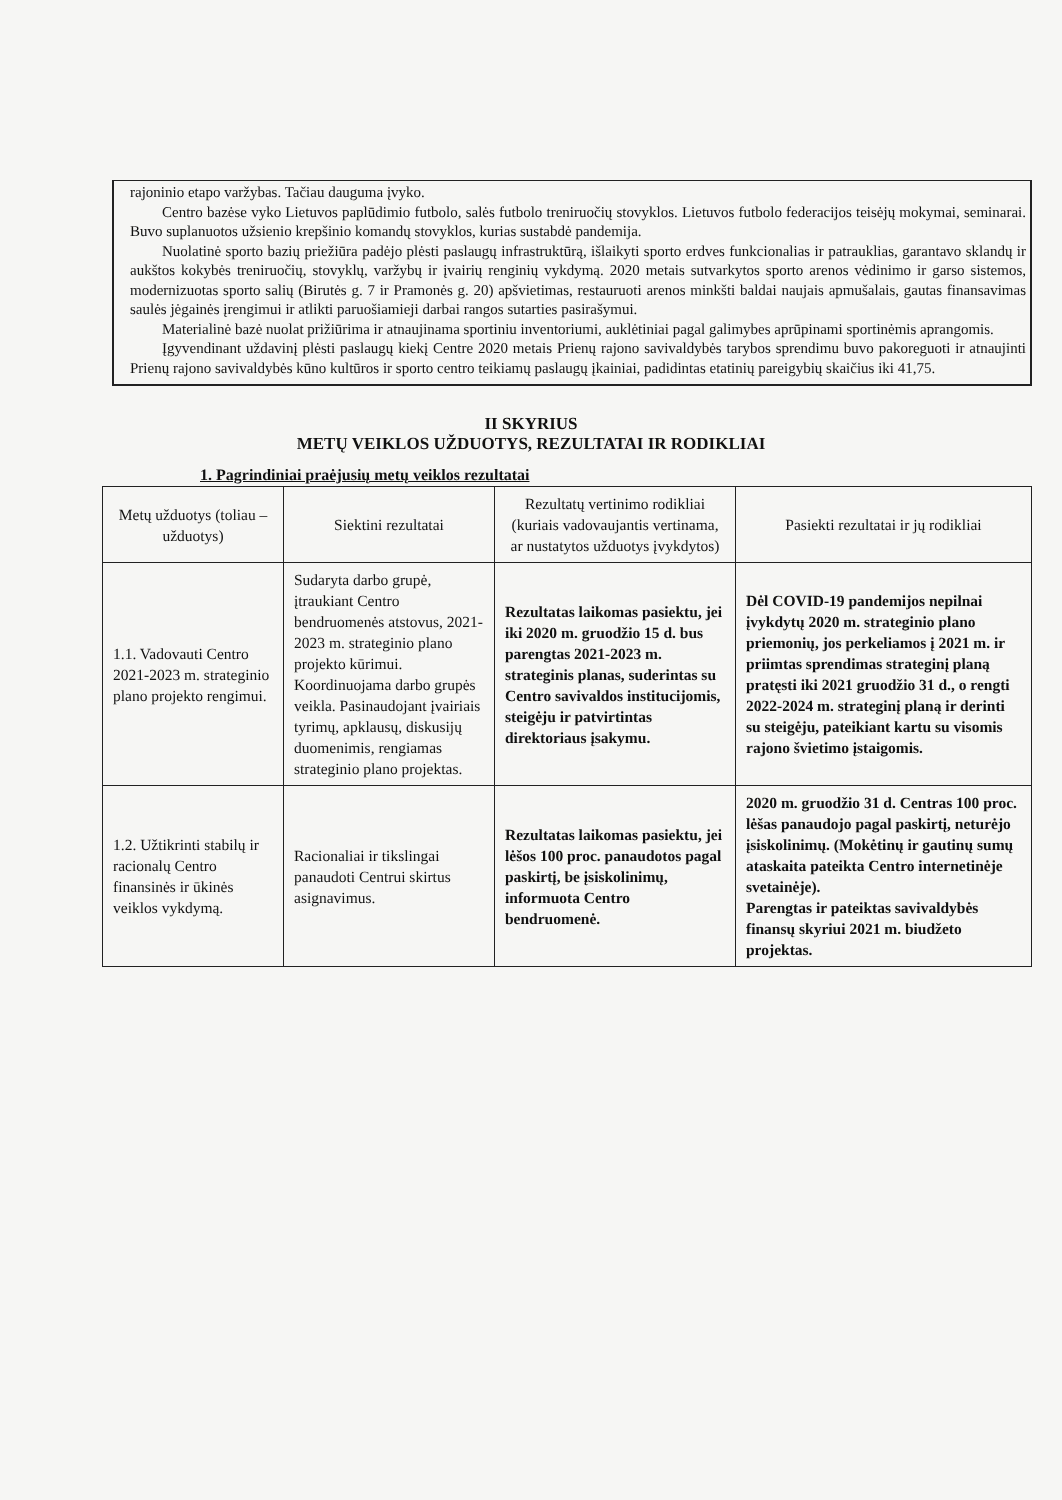rajoninio etapo varžybas. Tačiau dauguma įvyko.
Centro bazėse vyko Lietuvos paplūdimio futbolo, salės futbolo treniruočių stovyklos. Lietuvos futbolo federacijos teisėjų mokymai, seminarai. Buvo suplanuotos užsienio krepšinio komandų stovyklos, kurias sustabdė pandemija.
Nuolatinė sporto bazių priežiūra padėjo plėsti paslaugų infrastruktūrą, išlaikyti sporto erdves funkcionalias ir patrauklias, garantavo sklandų ir aukštos kokybės treniruočių, stovyklų, varžybų ir įvairių renginių vykdymą. 2020 metais sutvarkytos sporto arenos vėdinimo ir garso sistemos, modernizuotas sporto salių (Birutės g. 7 ir Pramonės g. 20) apšvietimas, restauruoti arenos minkšti baldai naujais apmušalais, gautas finansavimas saulės jėgainės įrengimui ir atlikti paruošiamieji darbai rangos sutarties pasirašymui.
Materialinė bazė nuolat prižiūrima ir atnaujinama sportiniu inventoriumi, auklėtiniai pagal galimybes aprūpinami sportinėmis aprangomis.
Įgyvendinant uždavinį plėsti paslaugų kiekį Centre 2020 metais Prienų rajono savivaldybės tarybos sprendimu buvo pakoreguoti ir atnaujinti Prienų rajono savivaldybės kūno kultūros ir sporto centro teikiamų paslaugų įkainiai, padidintas etatinių pareigybių skaičius iki 41,75.
II SKYRIUS
METŲ VEIKLOS UŽDUOTYS, REZULTATAI IR RODIKLIAI
1. Pagrindiniai praėjusių metų veiklos rezultatai
| Metų užduotys (toliau – užduotys) | Siektini rezultatai | Rezultatų vertinimo rodikliai (kuriais vadovaujantis vertinama, ar nustatytos užduotys įvykdytos) | Pasiekti rezultatai ir jų rodikliai |
| --- | --- | --- | --- |
| 1.1. Vadovauti Centro 2021-2023 m. strateginio plano projekto rengimui. | Sudaryta darbo grupė, įtraukiant Centro bendruomenės atstovus, 2021-2023 m. strateginio plano projekto kūrimui. Koordinuojama darbo grupės veikla. Pasinaudojant įvairiais tyrimų, apklausų, diskusijų duomenimis, rengiamas strateginio plano projektas. | Rezultatas laikomas pasiektu, jei iki 2020 m. gruodžio 15 d. bus parengtas 2021-2023 m. strateginis planas, suderintas su Centro savivaldos institucijomis, steigėju ir patvirtintas direktoriaus įsakymu. | Dėl COVID-19 pandemijos nepilnai įvykdytų 2020 m. strateginio plano priemonių, jos perkeliamos į 2021 m. ir priimtas sprendimas strateginį planą pratęsti iki 2021 gruodžio 31 d., o rengti 2022-2024 m. strateginį planą ir derinti su steigėju, pateikiant kartu su visomis rajono švietimo įstaigomis. |
| 1.2. Užtikrinti stabilų ir racionalų Centro finansinės ir ūkinės veiklos vykdymą. | Racionaliai ir tikslingai panaudoti Centrui skirtus asignavimus. | Rezultatas laikomas pasiektu, jei lėšos 100 proc. panaudotos pagal paskirtį, be įsiskolinimų, informuota Centro bendruomenė. | 2020 m. gruodžio 31 d. Centras 100 proc. lėšas panaudojo pagal paskirtį, neturėjo įsiskolinimų. (Mokėtinų ir gautinų sumų ataskaita pateikta Centro internetinėje svetainėje). Parengtas ir pateiktas savivaldybės finansų skyriui 2021 m. biudžeto projektas. |